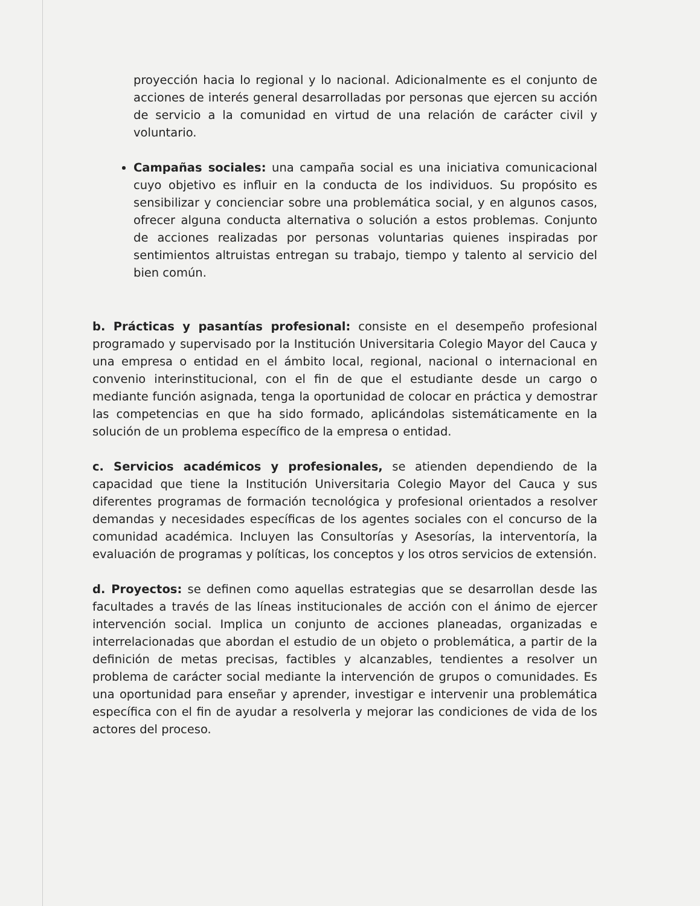proyección hacia lo regional y lo nacional. Adicionalmente es el conjunto de acciones de interés general desarrolladas por personas que ejercen su acción de servicio a la comunidad en virtud de una relación de carácter civil y voluntario.
Campañas sociales: una campaña social es una iniciativa comunicacional cuyo objetivo es influir en la conducta de los individuos. Su propósito es sensibilizar y concienciar sobre una problemática social, y en algunos casos, ofrecer alguna conducta alternativa o solución a estos problemas. Conjunto de acciones realizadas por personas voluntarias quienes inspiradas por sentimientos altruistas entregan su trabajo, tiempo y talento al servicio del bien común.
b. Prácticas y pasantías profesional: consiste en el desempeño profesional programado y supervisado por la Institución Universitaria Colegio Mayor del Cauca y una empresa o entidad en el ámbito local, regional, nacional o internacional en convenio interinstitucional, con el fin de que el estudiante desde un cargo o mediante función asignada, tenga la oportunidad de colocar en práctica y demostrar las competencias en que ha sido formado, aplicándolas sistemáticamente en la solución de un problema específico de la empresa o entidad.
c. Servicios académicos y profesionales, se atienden dependiendo de la capacidad que tiene la Institución Universitaria Colegio Mayor del Cauca y sus diferentes programas de formación tecnológica y profesional orientados a resolver demandas y necesidades específicas de los agentes sociales con el concurso de la comunidad académica. Incluyen las Consultorías y Asesorías, la interventoría, la evaluación de programas y políticas, los conceptos y los otros servicios de extensión.
d. Proyectos: se definen como aquellas estrategias que se desarrollan desde las facultades a través de las líneas institucionales de acción con el ánimo de ejercer intervención social. Implica un conjunto de acciones planeadas, organizadas e interrelacionadas que abordan el estudio de un objeto o problemática, a partir de la definición de metas precisas, factibles y alcanzables, tendientes a resolver un problema de carácter social mediante la intervención de grupos o comunidades. Es una oportunidad para enseñar y aprender, investigar e intervenir una problemática específica con el fin de ayudar a resolverla y mejorar las condiciones de vida de los actores del proceso.